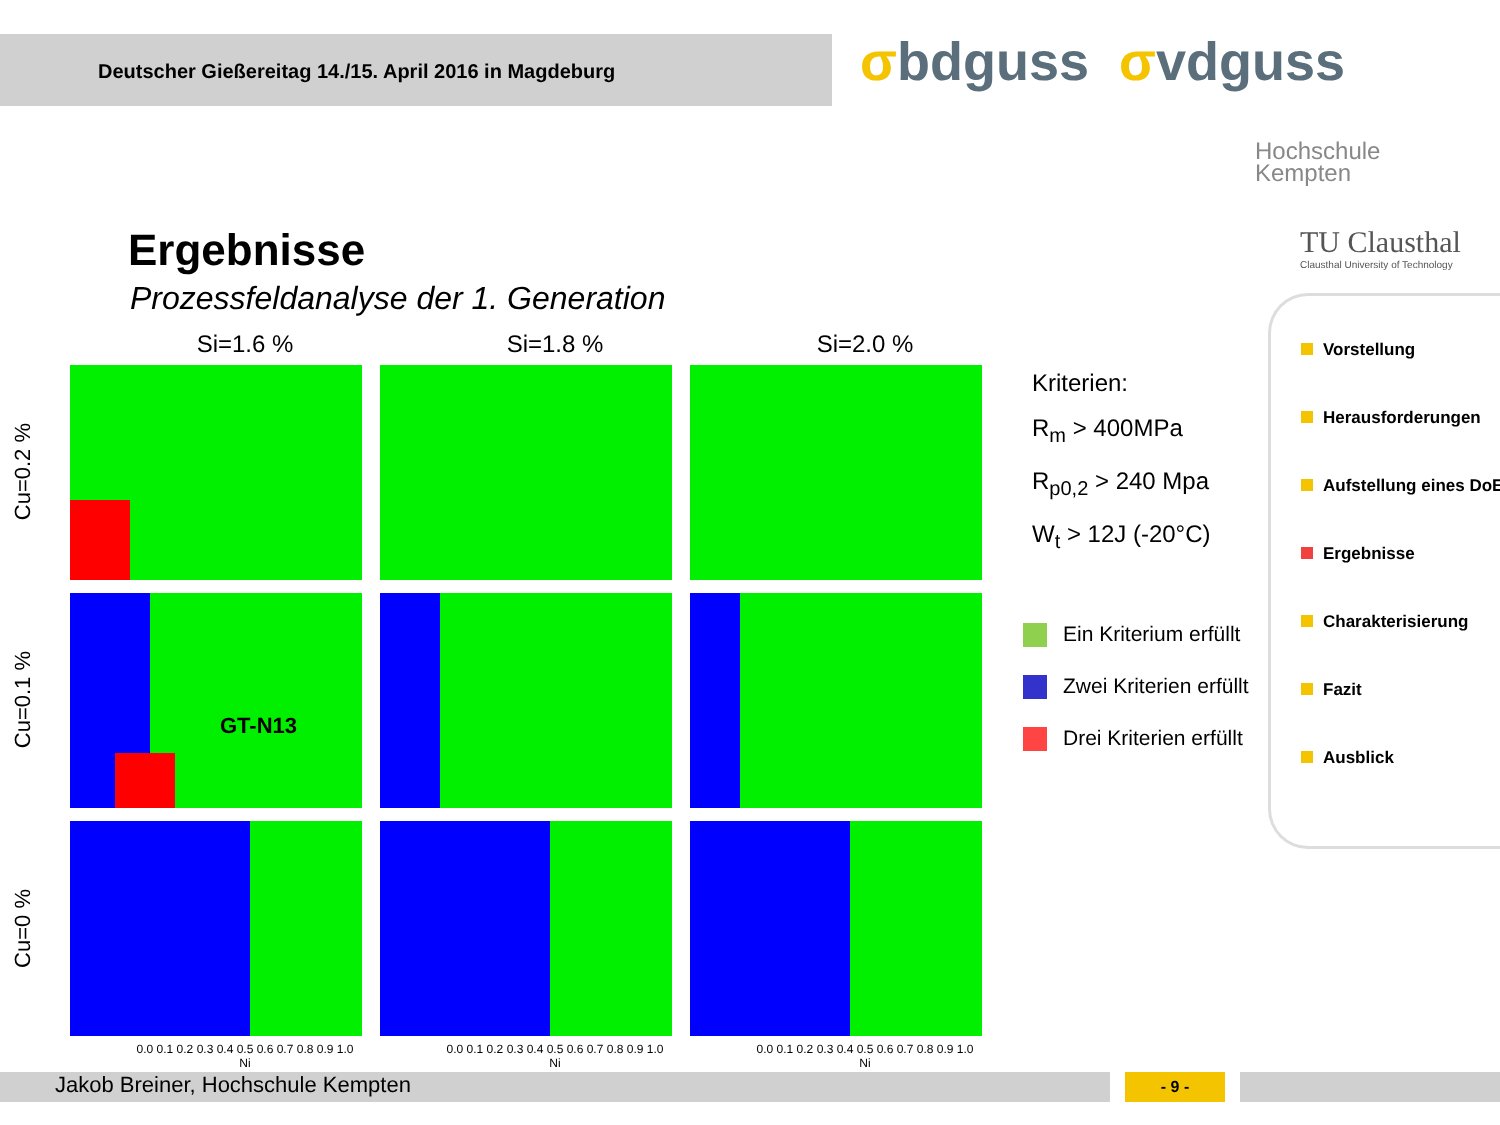Deutscher Gießereitag 14./15. April 2016 in Magdeburg σbdguss σvdguss
Hochschule
Kempten
TU Clausthal
Clausthal University of Technology
Ergebnisse
Prozessfeldanalyse der 1. Generation
Si=1.6 % Si=1.8 % Si=2.0 %
Cu=0.2 %
Cu=0.1 %
GT-N13
Cu=0 %
0.0 0.1 0.2 0.3 0.4 0.5 0.6 0.7 0.8 0.9 1.0
Ni
0.0 0.1 0.2 0.3 0.4 0.5 0.6 0.7 0.8 0.9 1.0
Ni
0.0 0.1 0.2 0.3 0.4 0.5 0.6 0.7 0.8 0.9 1.0
Ni
Kriterien:
R<sub>m</sub> > 400MPa
R<sub>p0,2</sub> > 240 Mpa
W<sub>t</sub> > 12J (-20°C)
Ein Kriterium erfüllt
Zwei Kriterien erfüllt
Drei Kriterien erfüllt
Vorstellung
Herausforderungen
Aufstellung eines DoE
Ergebnisse
Charakterisierung
Fazit
Ausblick
Jakob Breiner, Hochschule Kempten - 9 -